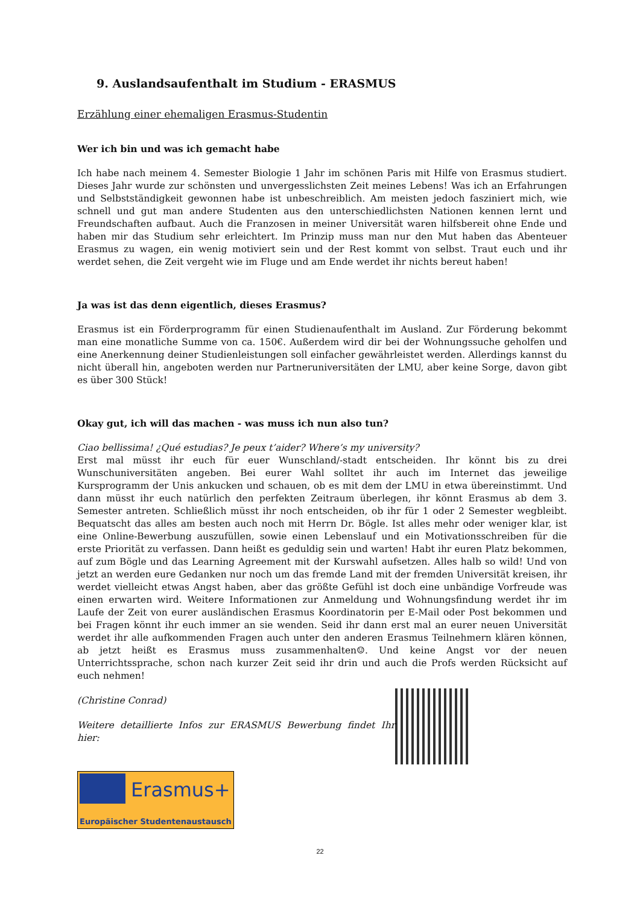9. Auslandsaufenthalt im Studium - ERASMUS
Erzählung einer ehemaligen Erasmus-Studentin
Wer ich bin und was ich gemacht habe
Ich habe nach meinem 4. Semester Biologie 1 Jahr im schönen Paris mit Hilfe von Erasmus studiert. Dieses Jahr wurde zur schönsten und unvergesslichsten Zeit meines Lebens! Was ich an Erfahrungen und Selbstständigkeit gewonnen habe ist unbeschreiblich. Am meisten jedoch fasziniert mich, wie schnell und gut man andere Studenten aus den unterschiedlichsten Nationen kennen lernt und Freundschaften aufbaut. Auch die Franzosen in meiner Universität waren hilfsbereit ohne Ende und haben mir das Studium sehr erleichtert. Im Prinzip muss man nur den Mut haben das Abenteuer Erasmus zu wagen, ein wenig motiviert sein und der Rest kommt von selbst. Traut euch und ihr werdet sehen, die Zeit vergeht wie im Fluge und am Ende werdet ihr nichts bereut haben!
Ja was ist das denn eigentlich, dieses Erasmus?
Erasmus ist ein Förderprogramm für einen Studienaufenthalt im Ausland. Zur Förderung bekommt man eine monatliche Summe von ca. 150€. Außerdem wird dir bei der Wohnungssuche geholfen und eine Anerkennung deiner Studienleistungen soll einfacher gewährleistet werden. Allerdings kannst du nicht überall hin, angeboten werden nur Partneruniversitäten der LMU, aber keine Sorge, davon gibt es über 300 Stück!
Okay gut, ich will das machen - was muss ich nun also tun?
Ciao bellissima! ¿Qué estudias? Je peux t’aider? Where’s my university?
Erst mal müsst ihr euch für euer Wunschland/-stadt entscheiden. Ihr könnt bis zu drei Wunschuniversitäten angeben. Bei eurer Wahl solltet ihr auch im Internet das jeweilige Kursprogramm der Unis ankucken und schauen, ob es mit dem der LMU in etwa übereinstimmt. Und dann müsst ihr euch natürlich den perfekten Zeitraum überlegen, ihr könnt Erasmus ab dem 3. Semester antreten. Schließlich müsst ihr noch entscheiden, ob ihr für 1 oder 2 Semester wegbleibt. Bequatscht das alles am besten auch noch mit Herrn Dr. Bögle. Ist alles mehr oder weniger klar, ist eine Online-Bewerbung auszufüllen, sowie einen Lebenslauf und ein Motivationsschreiben für die erste Priorität zu verfassen. Dann heißt es geduldig sein und warten! Habt ihr euren Platz bekommen, auf zum Bögle und das Learning Agreement mit der Kurswahl aufsetzen. Alles halb so wild! Und von jetzt an werden eure Gedanken nur noch um das fremde Land mit der fremden Universität kreisen, ihr werdet vielleicht etwas Angst haben, aber das größte Gefühl ist doch eine unbändige Vorfreude was einen erwarten wird. Weitere Informationen zur Anmeldung und Wohnungsfindung werdet ihr im Laufe der Zeit von eurer ausländischen Erasmus Koordinatorin per E-Mail oder Post bekommen und bei Fragen könnt ihr euch immer an sie wenden. Seid ihr dann erst mal an eurer neuen Universität werdet ihr alle aufkommenden Fragen auch unter den anderen Erasmus Teilnehmern klären können, ab jetzt heißt es Erasmus muss zusammenhalten☺. Und keine Angst vor der neuen Unterrichtssprache, schon nach kurzer Zeit seid ihr drin und auch die Profs werden Rücksicht auf euch nehmen!
(Christine Conrad)
Weitere detaillierte Infos zur ERASMUS Bewerbung findet Ihr hier:
Erasmus+
Europäischer Studentenaustausch
22